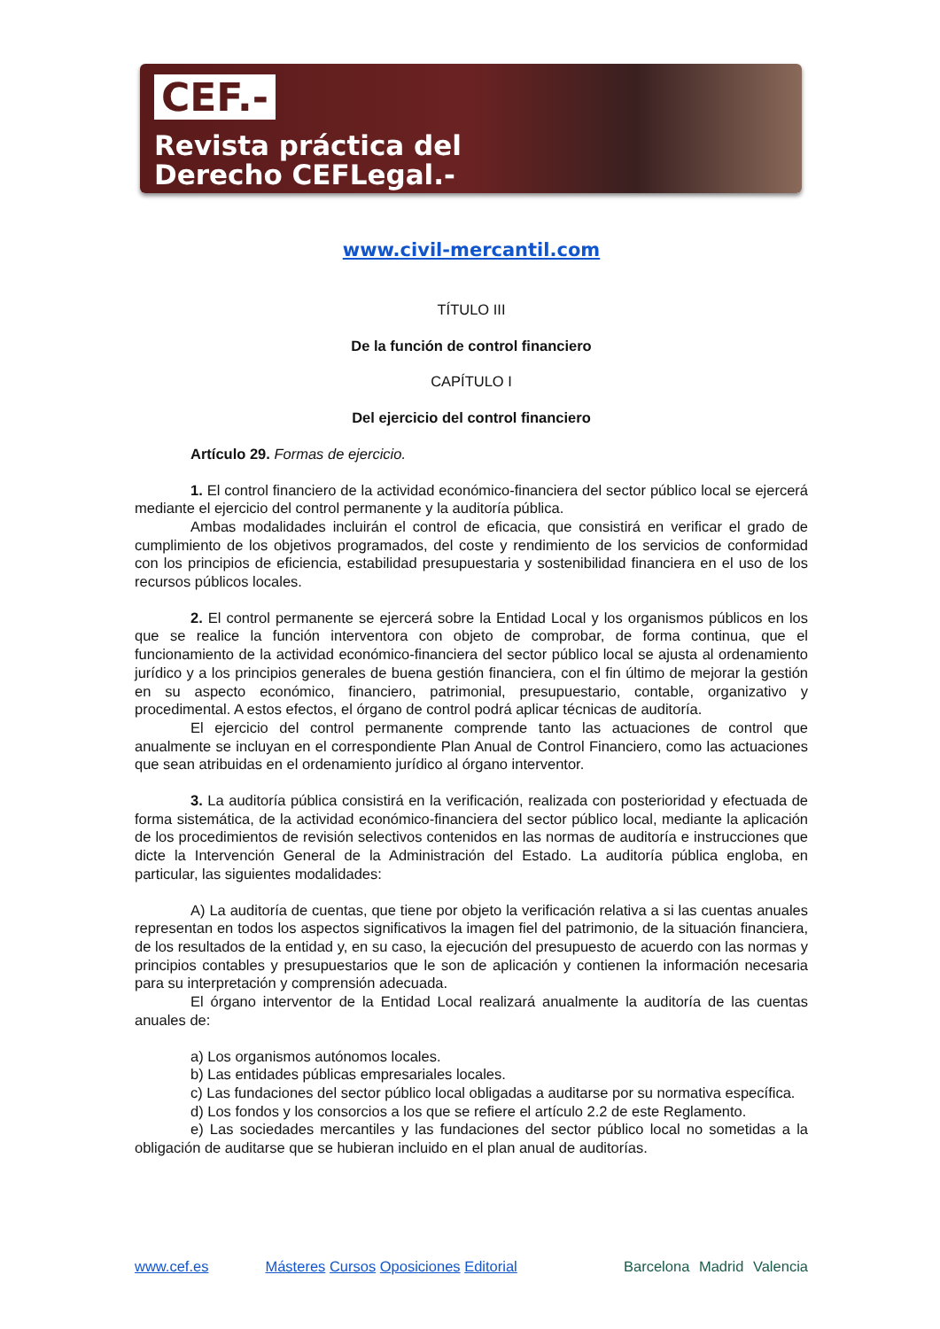CEF.-
Revista práctica del
Derecho CEFLegal.-
www.civil-mercantil.com
TÍTULO III
De la función de control financiero
CAPÍTULO I
Del ejercicio del control financiero
Artículo 29. Formas de ejercicio.
1. El control financiero de la actividad económico-financiera del sector público local se ejercerá mediante el ejercicio del control permanente y la auditoría pública.
Ambas modalidades incluirán el control de eficacia, que consistirá en verificar el grado de cumplimiento de los objetivos programados, del coste y rendimiento de los servicios de conformidad con los principios de eficiencia, estabilidad presupuestaria y sostenibilidad financiera en el uso de los recursos públicos locales.
2. El control permanente se ejercerá sobre la Entidad Local y los organismos públicos en los que se realice la función interventora con objeto de comprobar, de forma continua, que el funcionamiento de la actividad económico-financiera del sector público local se ajusta al ordenamiento jurídico y a los principios generales de buena gestión financiera, con el fin último de mejorar la gestión en su aspecto económico, financiero, patrimonial, presupuestario, contable, organizativo y procedimental. A estos efectos, el órgano de control podrá aplicar técnicas de auditoría.
El ejercicio del control permanente comprende tanto las actuaciones de control que anualmente se incluyan en el correspondiente Plan Anual de Control Financiero, como las actuaciones que sean atribuidas en el ordenamiento jurídico al órgano interventor.
3. La auditoría pública consistirá en la verificación, realizada con posterioridad y efectuada de forma sistemática, de la actividad económico-financiera del sector público local, mediante la aplicación de los procedimientos de revisión selectivos contenidos en las normas de auditoría e instrucciones que dicte la Intervención General de la Administración del Estado. La auditoría pública engloba, en particular, las siguientes modalidades:
A) La auditoría de cuentas, que tiene por objeto la verificación relativa a si las cuentas anuales representan en todos los aspectos significativos la imagen fiel del patrimonio, de la situación financiera, de los resultados de la entidad y, en su caso, la ejecución del presupuesto de acuerdo con las normas y principios contables y presupuestarios que le son de aplicación y contienen la información necesaria para su interpretación y comprensión adecuada.
El órgano interventor de la Entidad Local realizará anualmente la auditoría de las cuentas anuales de:
a) Los organismos autónomos locales.
b) Las entidades públicas empresariales locales.
c) Las fundaciones del sector público local obligadas a auditarse por su normativa específica.
d) Los fondos y los consorcios a los que se refiere el artículo 2.2 de este Reglamento.
e) Las sociedades mercantiles y las fundaciones del sector público local no sometidas a la obligación de auditarse que se hubieran incluido en el plan anual de auditorías.
www.cef.es Másteres Cursos Oposiciones Editorial Barcelona Madrid Valencia